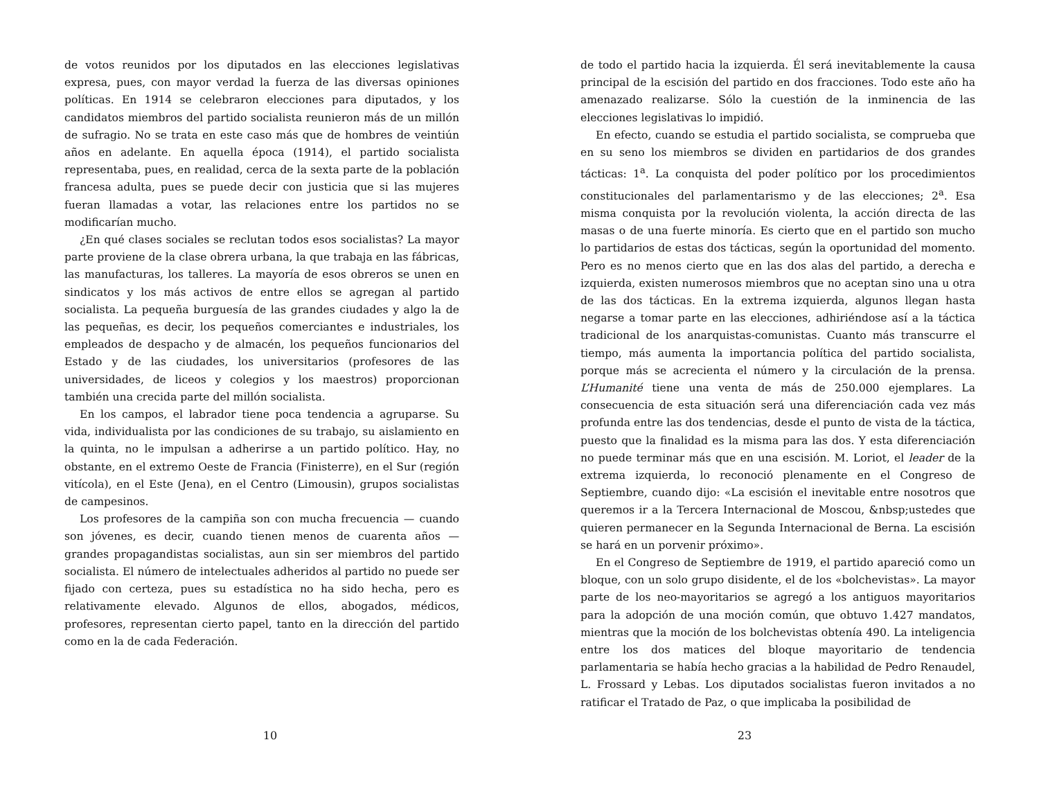de votos reunidos por los diputados en las elecciones legislativas expresa, pues, con mayor verdad la fuerza de las diversas opiniones políticas. En 1914 se celebraron elecciones para diputados, y los candidatos miembros del partido socialista reunieron más de un millón de sufragio. No se trata en este caso más que de hombres de veintiún años en adelante. En aquella época (1914), el partido socialista representaba, pues, en realidad, cerca de la sexta parte de la población francesa adulta, pues se puede decir con justicia que si las mujeres fueran llamadas a votar, las relaciones entre los partidos no se modificarían mucho.
¿En qué clases sociales se reclutan todos esos socialistas? La mayor parte proviene de la clase obrera urbana, la que trabaja en las fábricas, las manufacturas, los talleres. La mayoría de esos obreros se unen en sindicatos y los más activos de entre ellos se agregan al partido socialista. La pequeña burguesía de las grandes ciudades y algo la de las pequeñas, es decir, los pequeños comerciantes e industriales, los empleados de despacho y de almacén, los pequeños funcionarios del Estado y de las ciudades, los universitarios (profesores de las universidades, de liceos y colegios y los maestros) proporcionan también una crecida parte del millón socialista.
En los campos, el labrador tiene poca tendencia a agruparse. Su vida, individualista por las condiciones de su trabajo, su aislamiento en la quinta, no le impulsan a adherirse a un partido político. Hay, no obstante, en el extremo Oeste de Francia (Finisterre), en el Sur (región vitícola), en el Este (Jena), en el Centro (Limousin), grupos socialistas de campesinos.
Los profesores de la campiña son con mucha frecuencia — cuando son jóvenes, es decir, cuando tienen menos de cuarenta años — grandes propagandistas socialistas, aun sin ser miembros del partido socialista. El número de intelectuales adheridos al partido no puede ser fijado con certeza, pues su estadística no ha sido hecha, pero es relativamente elevado. Algunos de ellos, abogados, médicos, profesores, representan cierto papel, tanto en la dirección del partido como en la de cada Federación.
10
de todo el partido hacia la izquierda. Él será inevitablemente la causa principal de la escisión del partido en dos fracciones. Todo este año ha amenazado realizarse. Sólo la cuestión de la inminencia de las elecciones legislativas lo impidió.
En efecto, cuando se estudia el partido socialista, se comprueba que en su seno los miembros se dividen en partidarios de dos grandes tácticas: 1<sup>a</sup>. La conquista del poder político por los procedimientos constitucionales del parlamentarismo y de las elecciones; 2<sup>a</sup>. Esa misma conquista por la revolución violenta, la acción directa de las masas o de una fuerte minoría. Es cierto que en el partido son mucho lo partidarios de estas dos tácticas, según la oportunidad del momento. Pero es no menos cierto que en las dos alas del partido, a derecha e izquierda, existen numerosos miembros que no aceptan sino una u otra de las dos tácticas. En la extrema izquierda, algunos llegan hasta negarse a tomar parte en las elecciones, adhiriéndose así a la táctica tradicional de los anarquistas-comunistas. Cuanto más transcurre el tiempo, más aumenta la importancia política del partido socialista, porque más se acrecienta el número y la circulación de la prensa. L’Humanité tiene una venta de más de 250.000 ejemplares. La consecuencia de esta situación será una diferenciación cada vez más profunda entre las dos tendencias, desde el punto de vista de la táctica, puesto que la finalidad es la misma para las dos. Y esta diferenciación no puede terminar más que en una escisión. M. Loriot, el leader de la extrema izquierda, lo reconoció plenamente en el Congreso de Septiembre, cuando dijo: «La escisión el inevitable entre nosotros que queremos ir a la Tercera Internacional de Moscou, &nbsp;ustedes que quieren permanecer en la Segunda Internacional de Berna. La escisión se hará en un porvenir próximo».
En el Congreso de Septiembre de 1919, el partido apareció como un bloque, con un solo grupo disidente, el de los «bolchevistas». La mayor parte de los neo-mayoritarios se agregó a los antiguos mayoritarios para la adopción de una moción común, que obtuvo 1.427 mandatos, mientras que la moción de los bolchevistas obtenía 490. La inteligencia entre los dos matices del bloque mayoritario de tendencia parlamentaria se había hecho gracias a la habilidad de Pedro Renaudel, L. Frossard y Lebas. Los diputados socialistas fueron invitados a no ratificar el Tratado de Paz, o que implicaba la posibilidad de
23